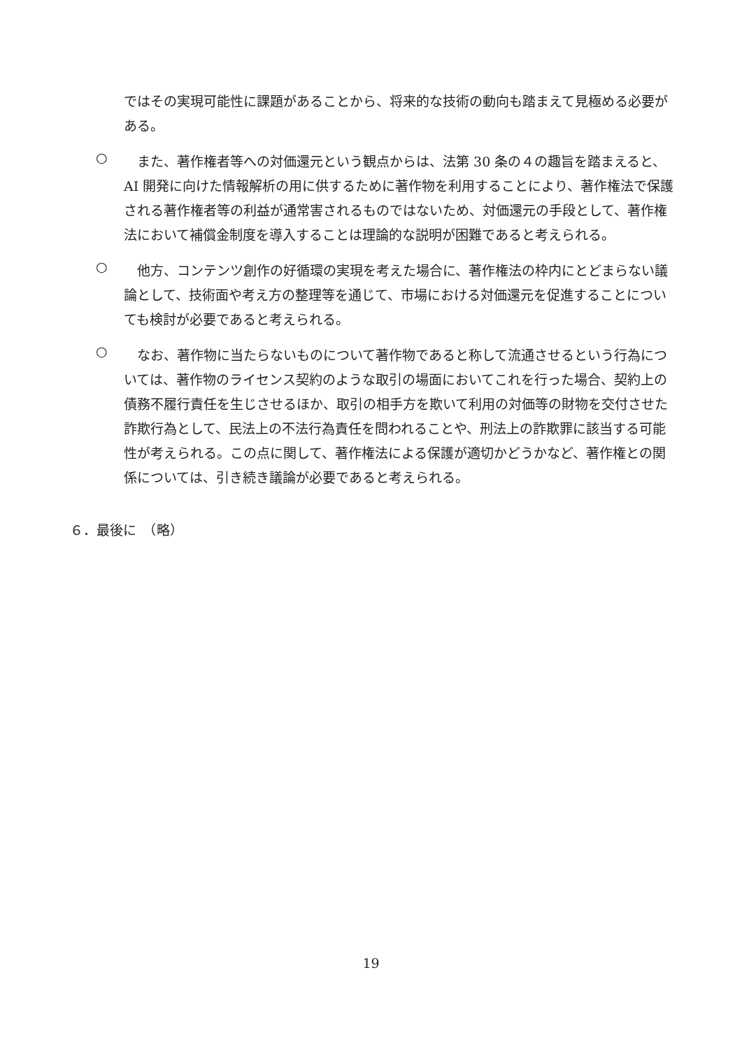ではその実現可能性に課題があることから、将来的な技術の動向も踏まえて見極める必要がある。
○
　また、著作権者等への対価還元という観点からは、法第 30 条の４の趣旨を踏まえると、AI 開発に向けた情報解析の用に供するために著作物を利用することにより、著作権法で保護される著作権者等の利益が通常害されるものではないため、対価還元の手段として、著作権法において補償金制度を導入することは理論的な説明が困難であると考えられる。
○
　他方、コンテンツ創作の好循環の実現を考えた場合に、著作権法の枠内にとどまらない議論として、技術面や考え方の整理等を通じて、市場における対価還元を促進することについても検討が必要であると考えられる。
○
　なお、著作物に当たらないものについて著作物であると称して流通させるという行為については、著作物のライセンス契約のような取引の場面においてこれを行った場合、契約上の債務不履行責任を生じさせるほか、取引の相手方を欺いて利用の対価等の財物を交付させた詐欺行為として、民法上の不法行為責任を問われることや、刑法上の詐欺罪に該当する可能性が考えられる。この点に関して、著作権法による保護が適切かどうかなど、著作権との関係については、引き続き議論が必要であると考えられる。
６．最後に　（略）
19